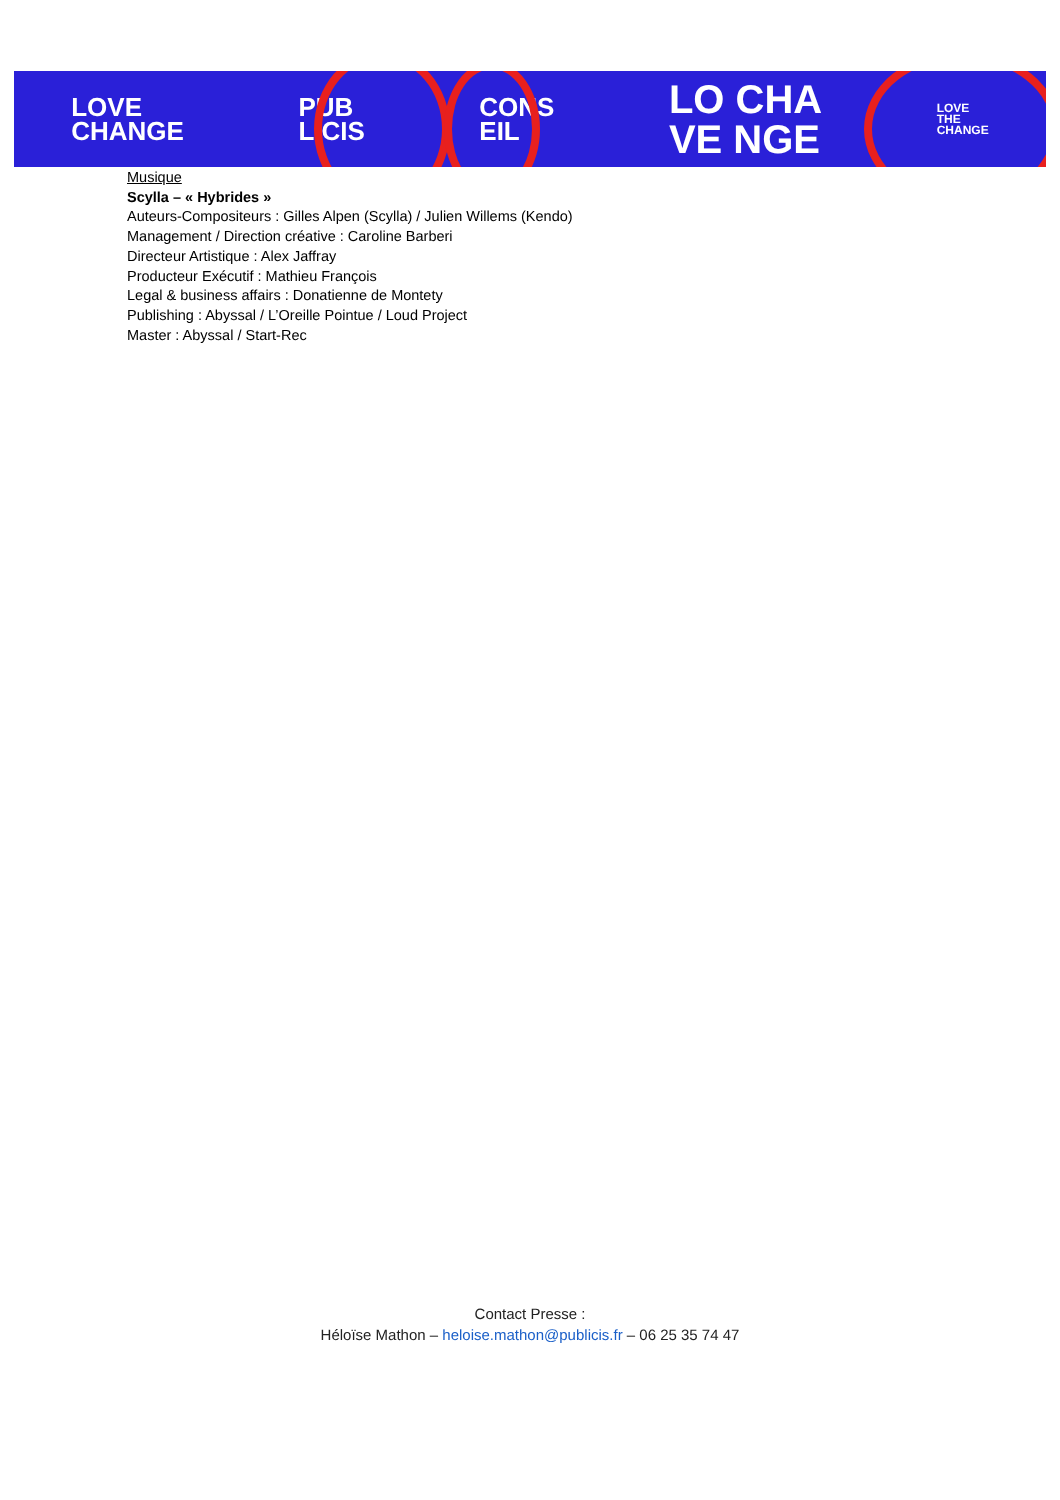LOVE
CHANGE PUB
LICIS CONS
EIL LO CHA
VE NGE LOVE
THE
CHANGE
Musique
Scylla – « Hybrides »
Auteurs-Compositeurs : Gilles Alpen (Scylla) / Julien Willems (Kendo)
Management / Direction créative : Caroline Barberi
Directeur Artistique : Alex Jaffray
Producteur Exécutif : Mathieu François
Legal & business affairs : Donatienne de Montety
Publishing : Abyssal / L’Oreille Pointue / Loud Project
Master : Abyssal / Start-Rec
Contact Presse :
Héloïse Mathon – heloise.mathon@publicis.fr – 06 25 35 74 47